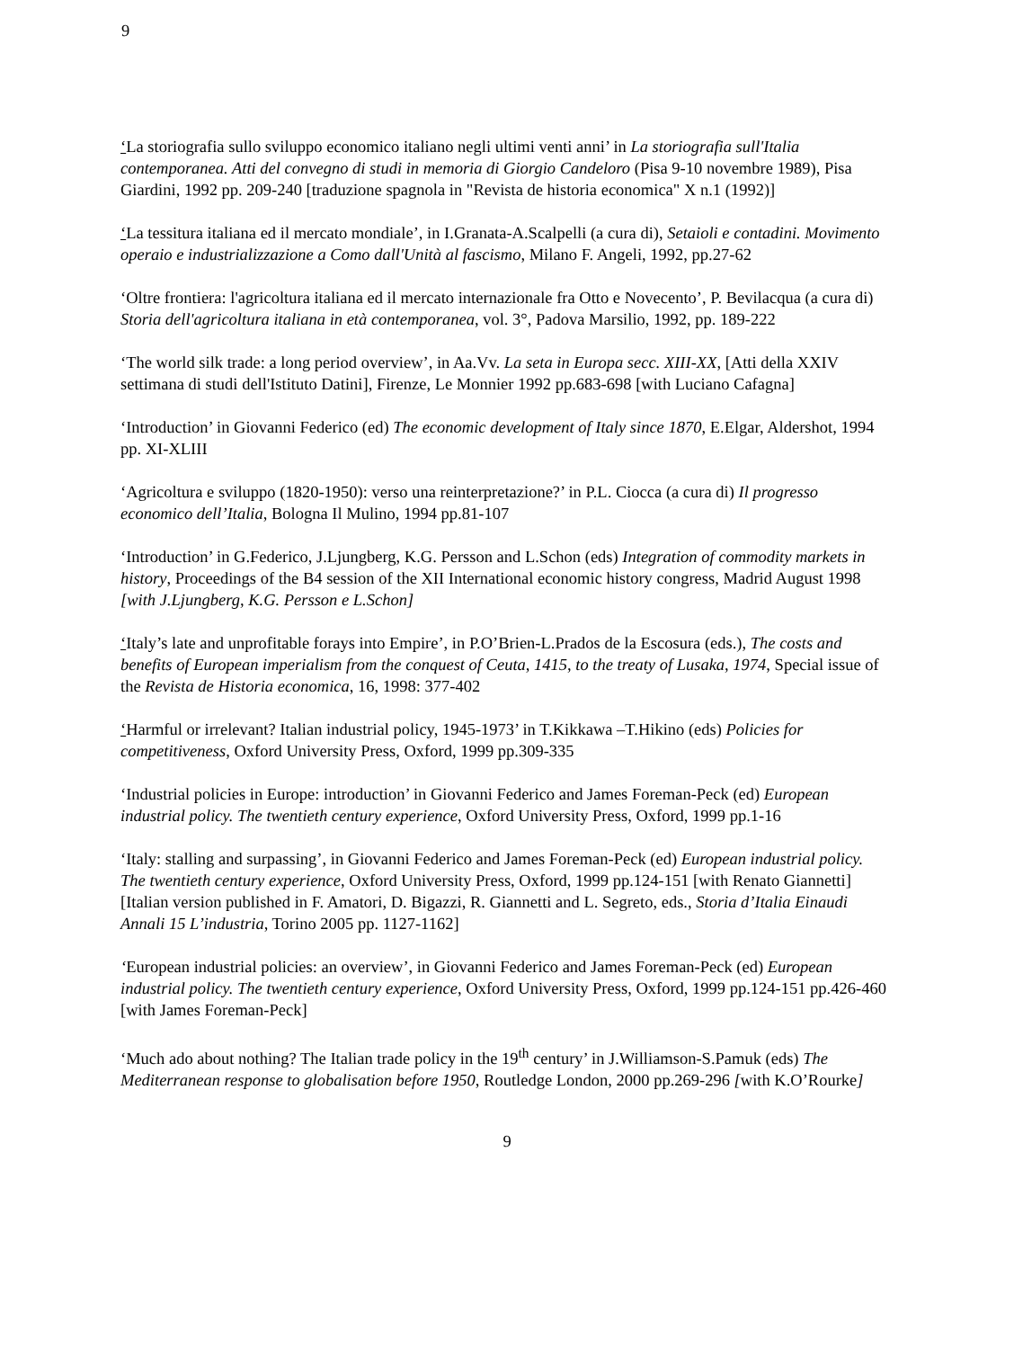9
‘La storiografia sullo sviluppo economico italiano negli ultimi venti anni’ in La storiografia sull'Italia contemporanea. Atti del convegno di studi in memoria di Giorgio Candeloro (Pisa 9-10 novembre 1989), Pisa Giardini, 1992 pp. 209-240 [traduzione spagnola in "Revista de historia economica" X n.1 (1992)]
‘La tessitura italiana ed il mercato mondiale’, in I.Granata-A.Scalpelli (a cura di), Setaioli e contadini. Movimento operaio e industrializzazione a Como dall'Unità al fascismo, Milano F. Angeli, 1992, pp.27-62
‘Oltre frontiera: l'agricoltura italiana ed il mercato internazionale fra Otto e Novecento’, P. Bevilacqua (a cura di) Storia dell'agricoltura italiana in età contemporanea, vol. 3°, Padova Marsilio, 1992, pp. 189-222
‘The world silk trade: a long period overview’, in Aa.Vv. La seta in Europa secc. XIII-XX, [Atti della XXIV settimana di studi dell'Istituto Datini], Firenze, Le Monnier 1992 pp.683-698 [with Luciano Cafagna]
‘Introduction’ in Giovanni Federico (ed) The economic development of Italy since 1870, E.Elgar, Aldershot, 1994 pp. XI-XLIII
‘Agricoltura e sviluppo (1820-1950): verso una reinterpretazione?’ in P.L. Ciocca (a cura di) Il progresso economico dell’Italia, Bologna Il Mulino, 1994 pp.81-107
‘Introduction’ in G.Federico, J.Ljungberg, K.G. Persson and L.Schon (eds) Integration of commodity markets in history, Proceedings of the B4 session of the XII International economic history congress, Madrid August 1998 [with J.Ljungberg, K.G. Persson e L.Schon]
‘Italy’s late and unprofitable forays into Empire’, in P.O’Brien-L.Prados de la Escosura (eds.), The costs and benefits of European imperialism from the conquest of Ceuta, 1415, to the treaty of Lusaka, 1974, Special issue of the Revista de Historia economica, 16, 1998: 377-402
‘Harmful or irrelevant? Italian industrial policy, 1945-1973’ in T.Kikkawa –T.Hikino (eds) Policies for competitiveness, Oxford University Press, Oxford, 1999 pp.309-335
‘Industrial policies in Europe: introduction’ in Giovanni Federico and James Foreman-Peck (ed) European industrial policy. The twentieth century experience, Oxford University Press, Oxford, 1999 pp.1-16
‘Italy: stalling and surpassing’, in Giovanni Federico and James Foreman-Peck (ed) European industrial policy. The twentieth century experience, Oxford University Press, Oxford, 1999 pp.124-151 [with Renato Giannetti]
[Italian version published in F. Amatori, D. Bigazzi, R. Giannetti and L. Segreto, eds., Storia d’Italia Einaudi Annali 15 L’industria, Torino 2005 pp. 1127-1162]
‘European industrial policies: an overview’, in Giovanni Federico and James Foreman-Peck (ed) European industrial policy. The twentieth century experience, Oxford University Press, Oxford, 1999 pp.124-151 pp.426-460 [with James Foreman-Peck]
‘Much ado about nothing? The Italian trade policy in the 19<sup>th</sup> century’ in J.Williamson-S.Pamuk (eds) The Mediterranean response to globalisation before 1950, Routledge London, 2000 pp.269-296 [with K.O’Rourke]
9